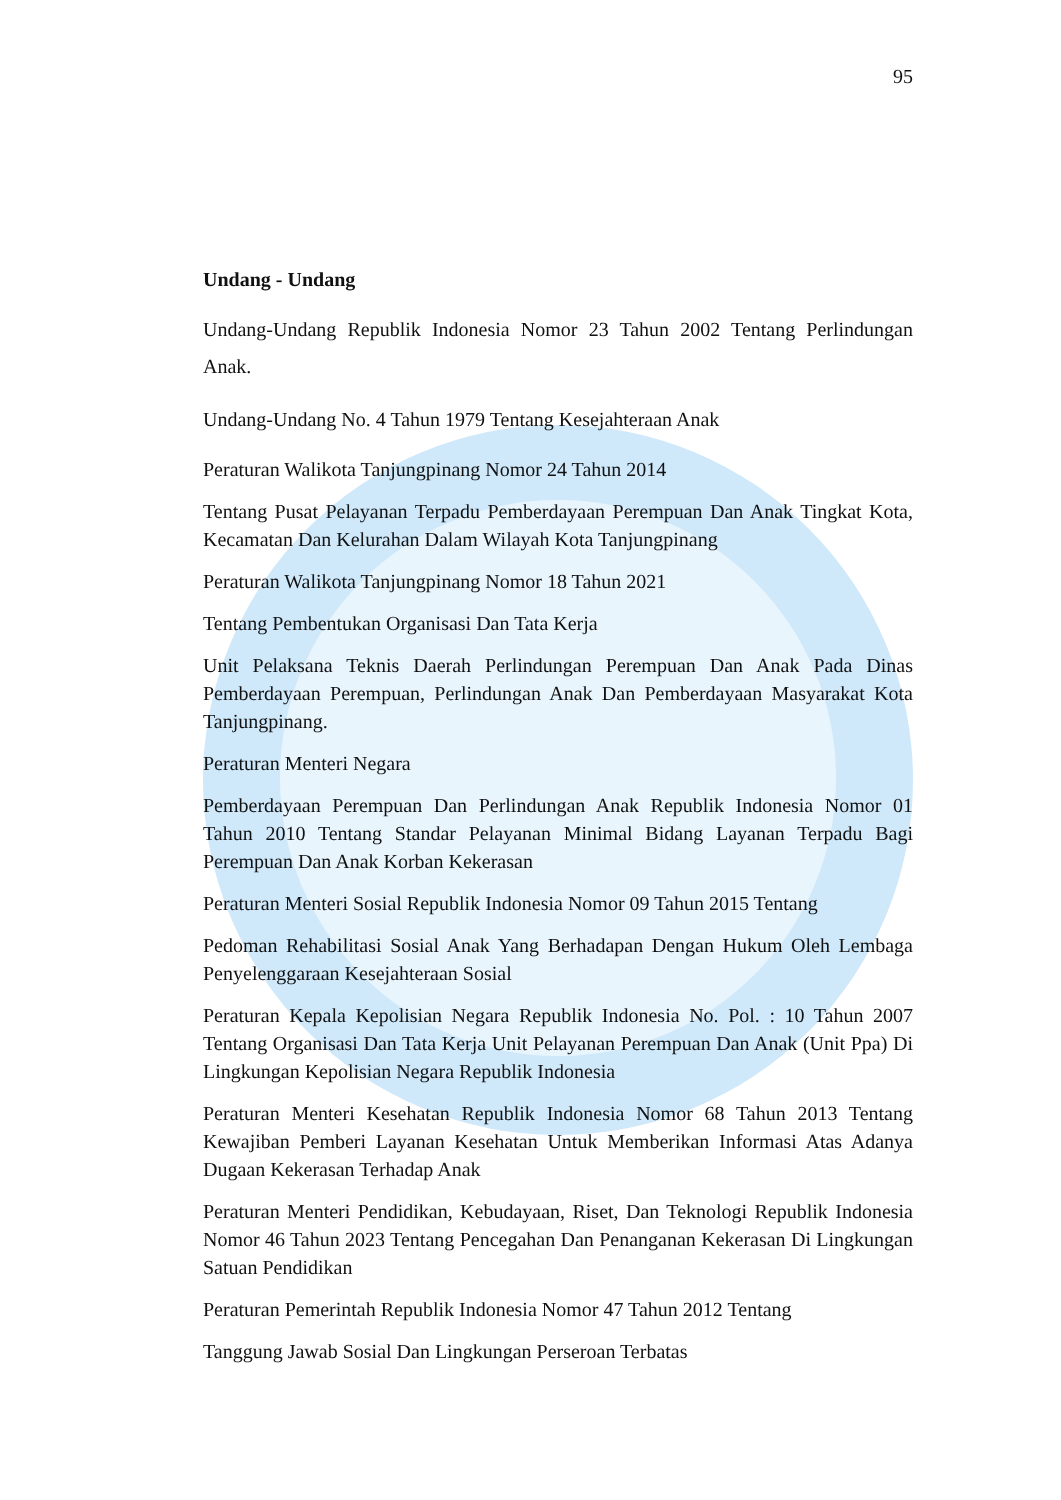95
Undang - Undang
Undang-Undang Republik Indonesia Nomor 23 Tahun 2002 Tentang Perlindungan Anak.
Undang-Undang No. 4 Tahun 1979 Tentang Kesejahteraan Anak
Peraturan Walikota Tanjungpinang Nomor 24 Tahun 2014
Tentang Pusat Pelayanan Terpadu Pemberdayaan Perempuan Dan Anak Tingkat Kota, Kecamatan Dan Kelurahan Dalam Wilayah Kota Tanjungpinang
Peraturan Walikota Tanjungpinang Nomor 18 Tahun 2021
Tentang Pembentukan Organisasi Dan Tata Kerja
Unit Pelaksana Teknis Daerah Perlindungan Perempuan Dan Anak Pada Dinas Pemberdayaan Perempuan, Perlindungan Anak Dan Pemberdayaan Masyarakat Kota Tanjungpinang.
Peraturan Menteri Negara
Pemberdayaan Perempuan Dan Perlindungan Anak Republik Indonesia Nomor 01 Tahun 2010 Tentang Standar Pelayanan Minimal Bidang Layanan Terpadu Bagi Perempuan Dan Anak Korban Kekerasan
Peraturan Menteri Sosial Republik Indonesia Nomor 09 Tahun 2015 Tentang
Pedoman Rehabilitasi Sosial Anak Yang Berhadapan Dengan Hukum Oleh Lembaga Penyelenggaraan Kesejahteraan Sosial
Peraturan Kepala Kepolisian Negara Republik Indonesia No. Pol. : 10 Tahun 2007 Tentang Organisasi Dan Tata Kerja Unit Pelayanan Perempuan Dan Anak (Unit Ppa) Di Lingkungan Kepolisian Negara Republik Indonesia
Peraturan Menteri Kesehatan Republik Indonesia Nomor 68 Tahun 2013 Tentang Kewajiban Pemberi Layanan Kesehatan Untuk Memberikan Informasi Atas Adanya Dugaan Kekerasan Terhadap Anak
Peraturan Menteri Pendidikan, Kebudayaan, Riset, Dan Teknologi Republik Indonesia Nomor 46 Tahun 2023 Tentang Pencegahan Dan Penanganan Kekerasan Di Lingkungan Satuan Pendidikan
Peraturan Pemerintah Republik Indonesia Nomor 47 Tahun 2012 Tentang
Tanggung Jawab Sosial Dan Lingkungan Perseroan Terbatas